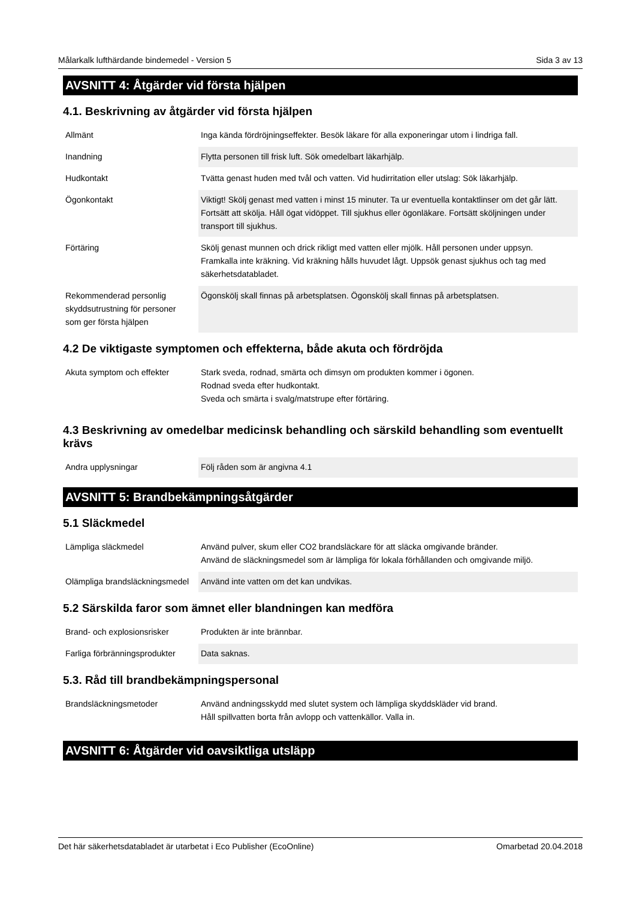Målarkalk lufthärdande bindemedel - Version 5 Sida 3 av 13
AVSNITT 4: Åtgärder vid första hjälpen
4.1. Beskrivning av åtgärder vid första hjälpen
| Allmänt | Inga kända fördröjningseffekter. Besök läkare för alla exponeringar utom i lindriga fall. |
| Inandning | Flytta personen till frisk luft. Sök omedelbart läkarhjälp. |
| Hudkontakt | Tvätta genast huden med tvål och vatten. Vid hudirritation eller utslag: Sök läkarhjälp. |
| Ögonkontakt | Viktigt! Skölj genast med vatten i minst 15 minuter. Ta ur eventuella kontaktlinser om det går lätt. Fortsätt att skölja. Håll ögat vidöppet. Till sjukhus eller ögonläkare. Fortsätt sköljningen under transport till sjukhus. |
| Förtäring | Skölj genast munnen och drick rikligt med vatten eller mjölk. Håll personen under uppsyn. Framkalla inte kräkning. Vid kräkning hålls huvudet lågt. Uppsök genast sjukhus och tag med säkerhetsdatabladet. |
| Rekommenderad personlig skyddsutrustning för personer som ger första hjälpen | Ögonskölj skall finnas på arbetsplatsen. Ögonskölj skall finnas på arbetsplatsen. |
4.2 De viktigaste symptomen och effekterna, både akuta och fördröjda
| Akuta symptom och effekter | Stark sveda, rodnad, smärta och dimsyn om produkten kommer i ögonen. Rodnad sveda efter hudkontakt. Sveda och smärta i svalg/matstrupe efter förtäring. |
4.3 Beskrivning av omedelbar medicinsk behandling och särskild behandling som eventuellt krävs
| Andra upplysningar | Följ råden som är angivna 4.1 |
AVSNITT 5: Brandbekämpningsåtgärder
5.1 Släckmedel
| Lämpliga släckmedel | Använd pulver, skum eller CO2 brandsläckare för att släcka omgivande bränder. Använd de släckningsmedel som är lämpliga för lokala förhållanden och omgivande miljö. |
| Olämpliga brandsläckningsmedel | Använd inte vatten om det kan undvikas. |
5.2 Särskilda faror som ämnet eller blandningen kan medföra
| Brand- och explosionsrisker | Produkten är inte brännbar. |
| Farliga förbränningsprodukter | Data saknas. |
5.3. Råd till brandbekämpningspersonal
| Brandsläckningsmetoder | Använd andningsskydd med slutet system och lämpliga skyddskläder vid brand. Håll spillvatten borta från avlopp och vattenkällor. Valla in. |
AVSNITT 6: Åtgärder vid oavsiktliga utsläpp
Det här säkerhetsdatabladet är utarbetat i Eco Publisher (EcoOnline) Omarbetad 20.04.2018